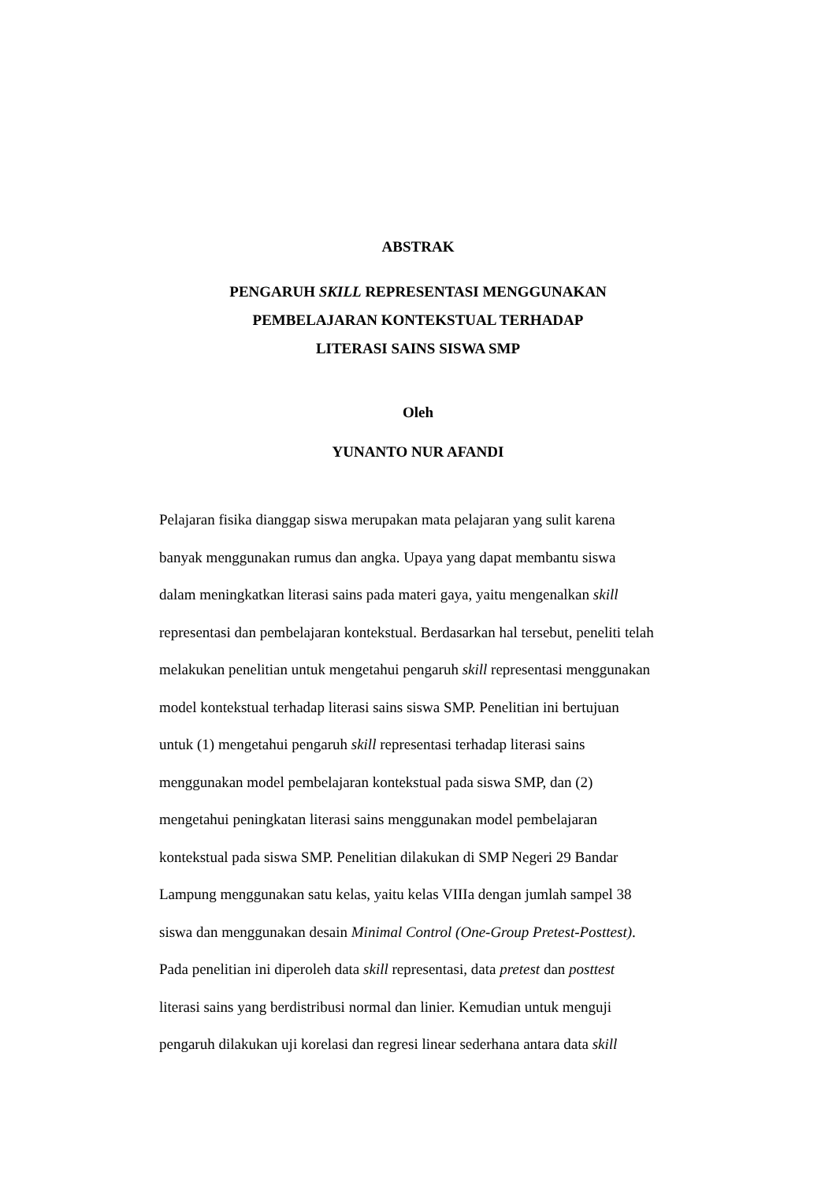ABSTRAK
PENGARUH SKILL REPRESENTASI MENGGUNAKAN
PEMBELAJARAN KONTEKSTUAL TERHADAP
LITERASI SAINS SISWA SMP
Oleh
YUNANTO NUR AFANDI
Pelajaran fisika dianggap siswa merupakan mata pelajaran yang sulit karena
banyak menggunakan rumus dan angka. Upaya yang dapat membantu siswa
dalam meningkatkan literasi sains pada materi gaya, yaitu mengenalkan skill
representasi dan pembelajaran kontekstual. Berdasarkan hal tersebut, peneliti telah
melakukan penelitian untuk mengetahui pengaruh skill representasi menggunakan
model kontekstual terhadap literasi sains siswa SMP. Penelitian ini bertujuan
untuk (1) mengetahui pengaruh skill representasi terhadap literasi sains
menggunakan model pembelajaran kontekstual pada siswa SMP, dan (2)
mengetahui peningkatan literasi sains menggunakan model pembelajaran
kontekstual pada siswa SMP. Penelitian dilakukan di SMP Negeri 29 Bandar
Lampung menggunakan satu kelas, yaitu kelas VIIIa dengan jumlah sampel 38
siswa dan menggunakan desain Minimal Control (One-Group Pretest-Posttest).
Pada penelitian ini diperoleh data skill representasi, data pretest dan posttest
literasi sains yang berdistribusi normal dan linier. Kemudian untuk menguji
pengaruh dilakukan uji korelasi dan regresi linear sederhana antara data skill